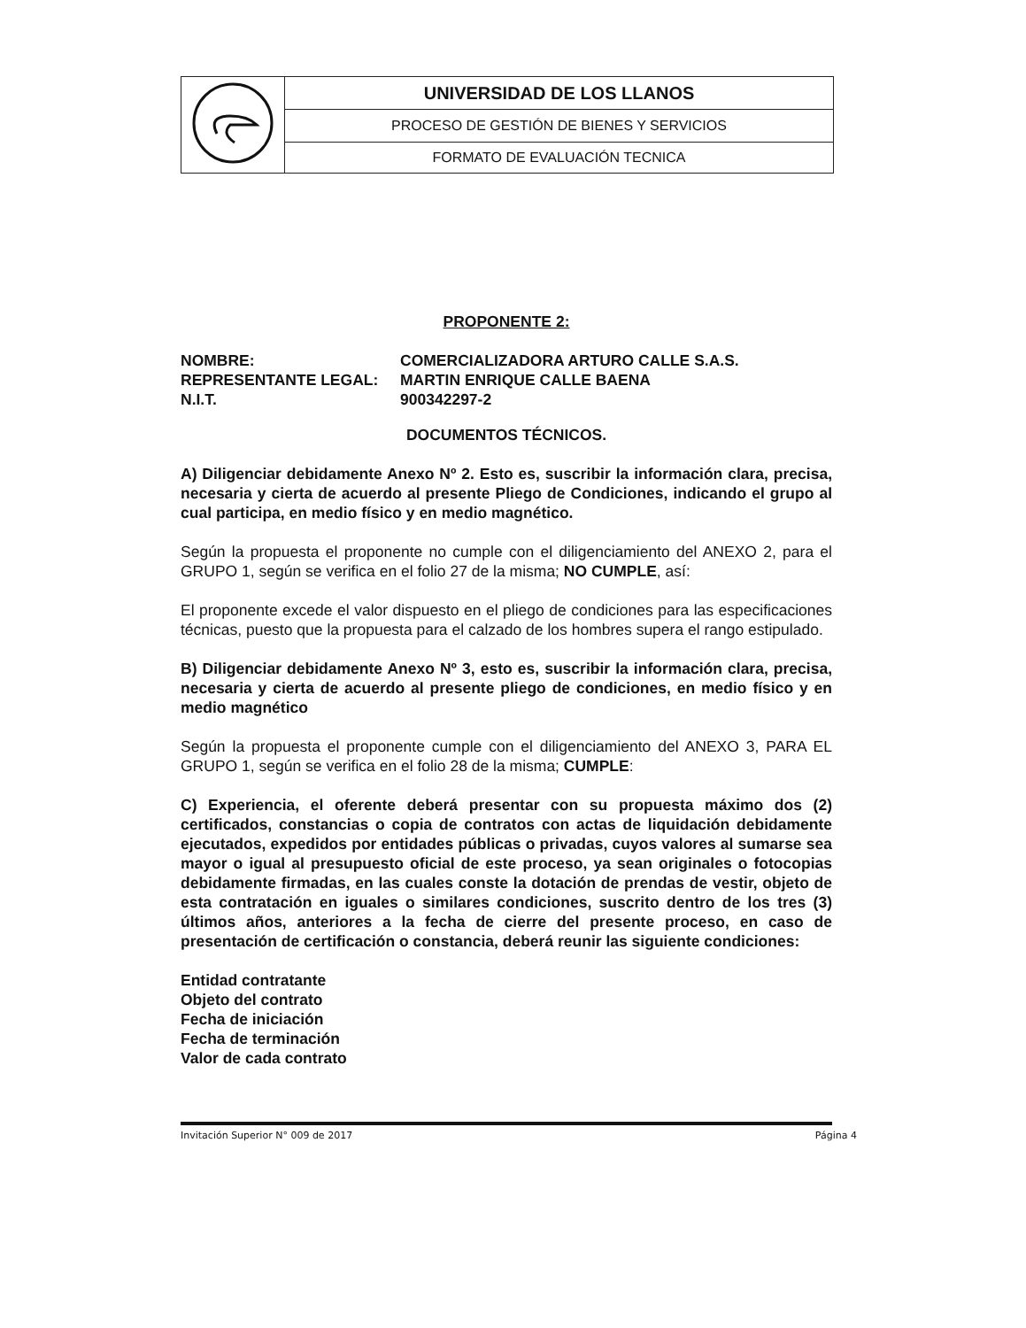| | UNIVERSIDAD DE LOS LLANOS |
| | PROCESO DE GESTIÓN DE BIENES Y SERVICIOS |
| | FORMATO DE EVALUACIÓN TECNICA |
PROPONENTE 2:
| NOMBRE: | COMERCIALIZADORA ARTURO CALLE S.A.S. |
| REPRESENTANTE LEGAL: | MARTIN ENRIQUE CALLE BAENA |
| N.I.T. | 900342297-2 |
DOCUMENTOS TÉCNICOS.
A) Diligenciar debidamente Anexo Nº 2. Esto es, suscribir la información clara, precisa, necesaria y cierta de acuerdo al presente Pliego de Condiciones, indicando el grupo al cual participa, en medio físico y en medio magnético.
Según la propuesta el proponente no cumple con el diligenciamiento del ANEXO 2, para el GRUPO 1, según se verifica en el folio 27 de la misma; NO CUMPLE, así:
El proponente excede el valor dispuesto en el pliego de condiciones para las especificaciones técnicas, puesto que la propuesta para el calzado de los hombres supera el rango estipulado.
B) Diligenciar debidamente Anexo Nº 3, esto es, suscribir la información clara, precisa, necesaria y cierta de acuerdo al presente pliego de condiciones, en medio físico y en medio magnético
Según la propuesta el proponente cumple con el diligenciamiento del ANEXO 3, PARA EL GRUPO 1, según se verifica en el folio 28 de la misma; CUMPLE:
C) Experiencia, el oferente deberá presentar con su propuesta máximo dos (2) certificados, constancias o copia de contratos con actas de liquidación debidamente ejecutados, expedidos por entidades públicas o privadas, cuyos valores al sumarse sea mayor o igual al presupuesto oficial de este proceso, ya sean originales o fotocopias debidamente firmadas, en las cuales conste la dotación de prendas de vestir, objeto de esta contratación en iguales o similares condiciones, suscrito dentro de los tres (3) últimos años, anteriores a la fecha de cierre del presente proceso, en caso de presentación de certificación o constancia, deberá reunir las siguiente condiciones:
Entidad contratante
Objeto del contrato
Fecha de iniciación
Fecha de terminación
Valor de cada contrato
Invitación Superior N° 009 de 2017 Página 4